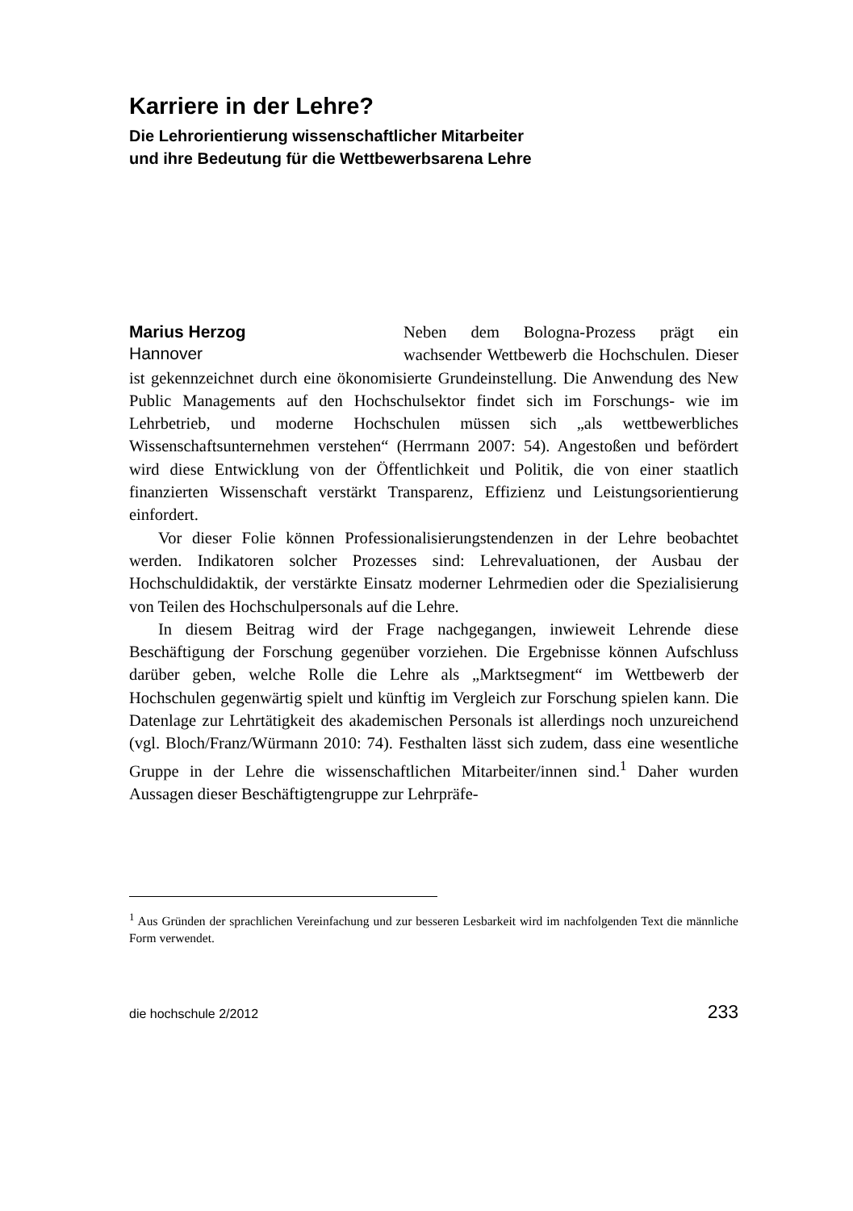Karriere in der Lehre?
Die Lehrorientierung wissenschaftlicher Mitarbeiter
und ihre Bedeutung für die Wettbewerbsarena Lehre
Marius Herzog
Hannover
Neben dem Bologna-Prozess prägt ein wachsender Wettbewerb die Hochschulen. Dieser ist gekennzeichnet durch eine ökonomisierte Grundeinstellung. Die Anwendung des New Public Managements auf den Hochschulsektor findet sich im Forschungs- wie im Lehrbetrieb, und moderne Hochschulen müssen sich „als wettbewerbliches Wissenschaftsunternehmen verstehen“ (Herrmann 2007: 54). Angestoßen und befördert wird diese Entwicklung von der Öffentlichkeit und Politik, die von einer staatlich finanzierten Wissenschaft verstärkt Transparenz, Effizienz und Leistungsorientierung einfordert.
Vor dieser Folie können Professionalisierungstendenzen in der Lehre beobachtet werden. Indikatoren solcher Prozesses sind: Lehrevaluationen, der Ausbau der Hochschuldidaktik, der verstärkte Einsatz moderner Lehrmedien oder die Spezialisierung von Teilen des Hochschulpersonals auf die Lehre.
In diesem Beitrag wird der Frage nachgegangen, inwieweit Lehrende diese Beschäftigung der Forschung gegenüber vorziehen. Die Ergebnisse können Aufschluss darüber geben, welche Rolle die Lehre als „Marktsegment“ im Wettbewerb der Hochschulen gegenwärtig spielt und künftig im Vergleich zur Forschung spielen kann. Die Datenlage zur Lehrtätigkeit des akademischen Personals ist allerdings noch unzureichend (vgl. Bloch/Franz/Würmann 2010: 74). Festhalten lässt sich zudem, dass eine wesentliche Gruppe in der Lehre die wissenschaftlichen Mitarbeiter/innen sind.<sup>1</sup> Daher wurden Aussagen dieser Beschäftigtengruppe zur Lehrpräfe-
<sup>1</sup> Aus Gründen der sprachlichen Vereinfachung und zur besseren Lesbarkeit wird im nachfolgenden Text die männliche Form verwendet.
die hochschule 2/2012 233